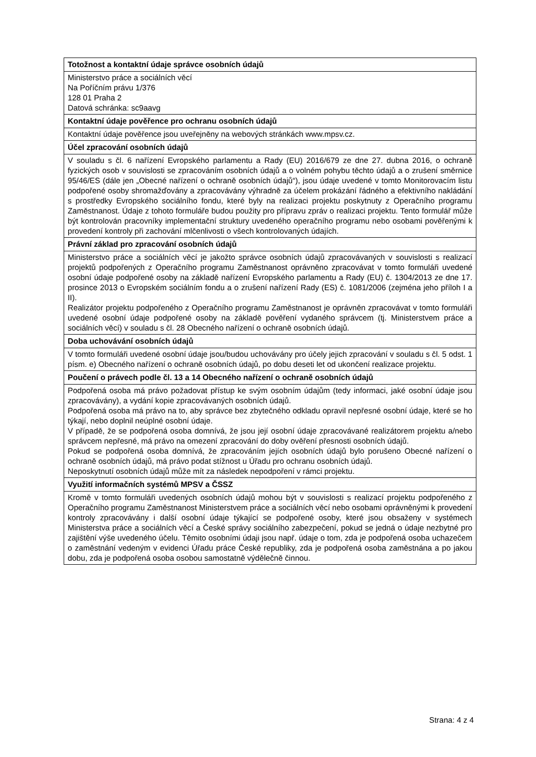| Totožnost a kontaktní údaje správce osobních údajů |
| --- |
| Ministerstvo práce a sociálních věcí Na Poříčním právu 1/376 128 01 Praha 2 Datová schránka: sc9aavg |
| Kontaktní údaje pověřence pro ochranu osobních údajů |
| Kontaktní údaje pověřence jsou uveřejněny na webových stránkách www.mpsv.cz. |
| Účel zpracování osobních údajů |
| V souladu s čl. 6 nařízení Evropského parlamentu a Rady (EU) 2016/679 ze dne 27. dubna 2016, o ochraně fyzických osob v souvislosti se zpracováním osobních údajů a o volném pohybu těchto údajů a o zrušení směrnice 95/46/ES (dále jen „Obecné nařízení o ochraně osobních údajů“), jsou údaje uvedené v tomto Monitorovacím listu podpořené osoby shromažďovány a zpracovávány výhradně za účelem prokázání řádného a efektivního nakládání s prostředky Evropského sociálního fondu, které byly na realizaci projektu poskytnuty z Operačního programu Zaměstnanost. Údaje z tohoto formuláře budou použity pro přípravu zpráv o realizaci projektu. Tento formulář může být kontrolován pracovníky implementační struktury uvedeného operačního programu nebo osobami pověřenými k provedení kontroly při zachování mlčenlivosti o všech kontrolovaných údajích. |
| Právní základ pro zpracování osobních údajů |
| Ministerstvo práce a sociálních věcí je jakožto správce osobních údajů zpracovávaných v souvislosti s realizací projektů podpořených z Operačního programu Zaměstnanost oprávněno zpracovávat v tomto formuláři uvedené osobní údaje podpořené osoby na základě nařízení Evropského parlamentu a Rady (EU) č. 1304/2013 ze dne 17. prosince 2013 o Evropském sociálním fondu a o zrušení nařízení Rady (ES) č. 1081/2006 (zejména jeho příloh I a II). Realizátor projektu podpořeného z Operačního programu Zaměstnanost je oprávněn zpracovávat v tomto formuláři uvedené osobní údaje podpořené osoby na základě pověření vydaného správcem (tj. Ministerstvem práce a sociálních věcí) v souladu s čl. 28 Obecného nařízení o ochraně osobních údajů. |
| Doba uchovávání osobních údajů |
| V tomto formuláři uvedené osobní údaje jsou/budou uchovávány pro účely jejich zpracování v souladu s čl. 5 odst. 1 písm. e) Obecného nařízení o ochraně osobních údajů, po dobu deseti let od ukončení realizace projektu. |
| Poučení o právech podle čl. 13 a 14 Obecného nařízení o ochraně osobních údajů |
| Podpořená osoba má právo požadovat přístup ke svým osobním údajům (tedy informaci, jaké osobní údaje jsou zpracovávány), a vydání kopie zpracovávaných osobních údajů. Podpořená osoba má právo na to, aby správce bez zbytečného odkladu opravil nepřesné osobní údaje, které se ho týkají, nebo doplnil neúplné osobní údaje. V případě, že se podpořená osoba domnívá, že jsou její osobní údaje zpracovávané realizátorem projektu a/nebo správcem nepřesné, má právo na omezení zpracování do doby ověření přesnosti osobních údajů. Pokud se podpořená osoba domnívá, že zpracováním jejích osobních údajů bylo porušeno Obecné nařízení o ochraně osobních údajů, má právo podat stížnost u Úřadu pro ochranu osobních údajů. Neposkytnutí osobních údajů může mít za následek nepodpoření v rámci projektu. |
| Využití informačních systémů MPSV a ČSSZ |
| Kromě v tomto formuláři uvedených osobních údajů mohou být v souvislosti s realizací projektu podpořeného z Operačního programu Zaměstnanost Ministerstvem práce a sociálních věcí nebo osobami oprávněnými k provedení kontroly zpracovávány i další osobní údaje týkající se podpořené osoby, které jsou obsaženy v systémech Ministerstva práce a sociálních věcí a České správy sociálního zabezpečení, pokud se jedná o údaje nezbytné pro zajištění výše uvedeného účelu. Těmito osobními údaji jsou např. údaje o tom, zda je podpořená osoba uchazečem o zaměstnání vedeným v evidenci Úřadu práce České republiky, zda je podpořená osoba zaměstnána a po jakou dobu, zda je podpořená osoba osobou samostatně výdělečně činnou. |
Strana: 4 z 4